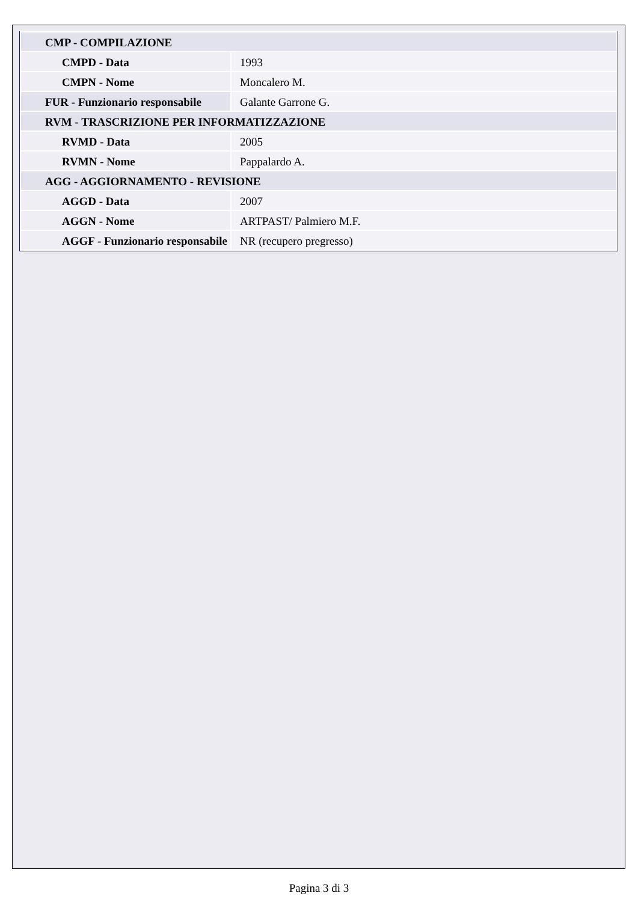| CMP - COMPILAZIONE | |
| CMPD - Data | 1993 |
| CMPN - Nome | Moncalero M. |
| FUR - Funzionario responsabile | Galante Garrone G. |
| RVM - TRASCRIZIONE PER INFORMATIZZAZIONE | |
| RVMD - Data | 2005 |
| RVMN - Nome | Pappalardo A. |
| AGG - AGGIORNAMENTO - REVISIONE | |
| AGGD - Data | 2007 |
| AGGN - Nome | ARTPAST/ Palmiero M.F. |
| AGGF - Funzionario responsabile | NR (recupero pregresso) |
Pagina 3 di 3